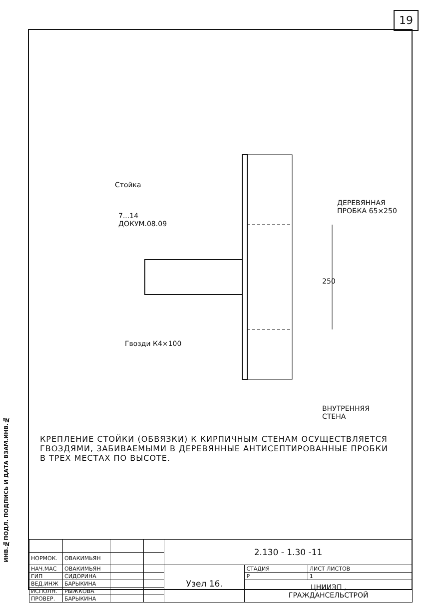19
ИНВ.№ПОДЛ. ПОДПИСЬ И ДАТА ВЗАМ.ИНВ.№
Стойка
7...14
ДОКУМ.08.09
ДЕРЕВЯННАЯ
ПРОБКА 65×250
250
Гвозди К4×100
ВНУТРЕННЯЯ
СТЕНА
КРЕПЛЕНИЕ СТОЙКИ (ОБВЯЗКИ) К КИРПИЧНЫМ СТЕНАМ ОСУЩЕСТВЛЯЕТСЯ ГВОЗДЯМИ, ЗАБИВАЕМЫМИ В ДЕРЕВЯННЫЕ АНТИСЕПТИРОВАННЫЕ ПРОБКИ В ТРЕХ МЕСТАХ ПО ВЫСОТЕ.
| | | | | 2.130 - 1.30 -11 | | |
| НОРМОК. | ОВАКИМЬЯН | | | | | |
| НАЧ.МАС | ОВАКИМЬЯН | | | Узел 16. | СТАДИЯ | ЛИСТ ЛИСТОВ |
| ГИП | СИДОРИНА | | | | Р | 1 |
| ВЕД.ИНЖ | БАРЫКИНА | | | | ЦНИИЭП , ГРАЖДАНСЕЛЬСТРОЙ | |
| ИСПОЛН. | РЫЖКОВА | | | | | |
| ПРОВЕР. | БАРЫКИНА | | | | | |